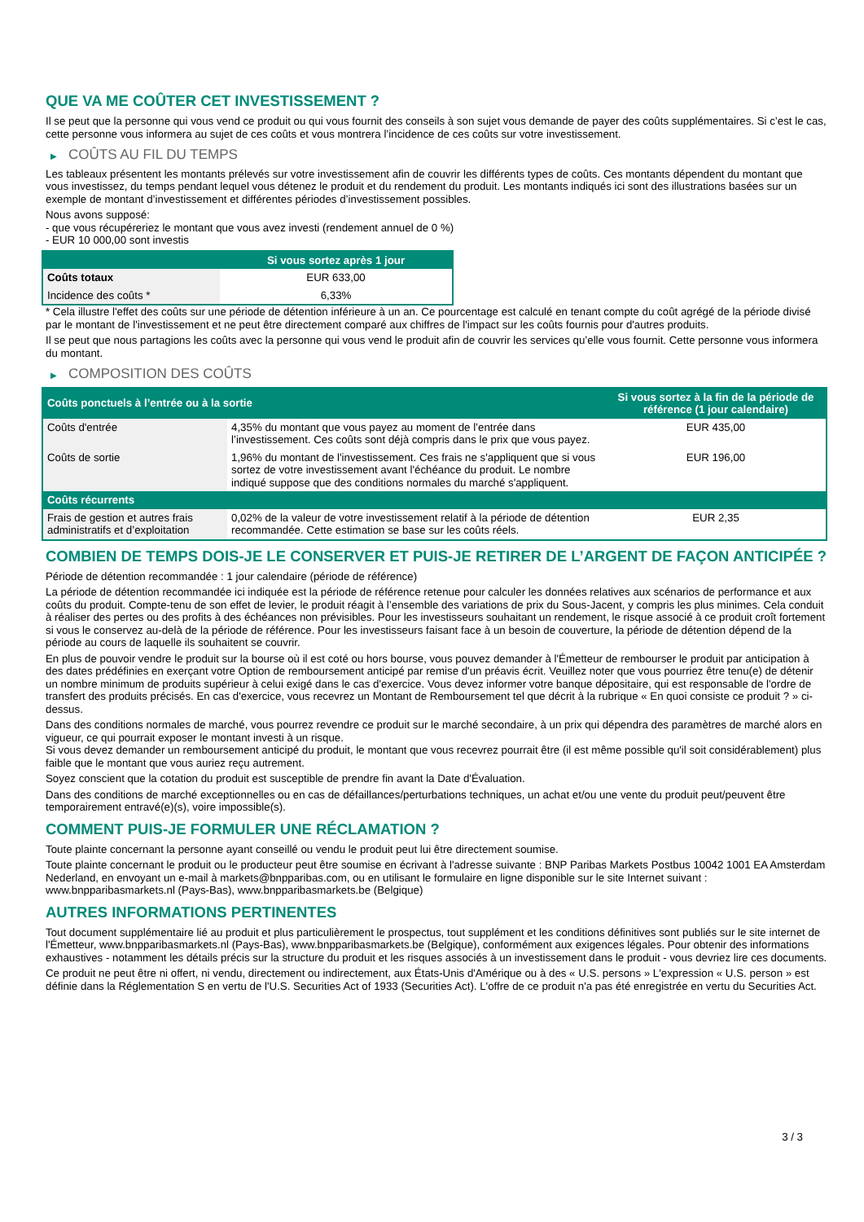QUE VA ME COÛTER CET INVESTISSEMENT ?
Il se peut que la personne qui vous vend ce produit ou qui vous fournit des conseils à son sujet vous demande de payer des coûts supplémentaires. Si c’est le cas, cette personne vous informera au sujet de ces coûts et vous montrera l’incidence de ces coûts sur votre investissement.
▶ COÛTS AU FIL DU TEMPS
Les tableaux présentent les montants prélevés sur votre investissement afin de couvrir les différents types de coûts. Ces montants dépendent du montant que vous investissez, du temps pendant lequel vous détenez le produit et du rendement du produit. Les montants indiqués ici sont des illustrations basées sur un exemple de montant d’investissement et différentes périodes d’investissement possibles.
Nous avons supposé:
- que vous récupéreriez le montant que vous avez investi (rendement annuel de 0 %)
- EUR 10 000,00 sont investis
| | Si vous sortez après 1 jour |
| --- | --- |
| Coûts totaux | EUR 633,00 |
| Incidence des coûts * | 6,33% |
* Cela illustre l'effet des coûts sur une période de détention inférieure à un an. Ce pourcentage est calculé en tenant compte du coût agrégé de la période divisé par le montant de l'investissement et ne peut être directement comparé aux chiffres de l'impact sur les coûts fournis pour d'autres produits.
Il se peut que nous partagions les coûts avec la personne qui vous vend le produit afin de couvrir les services qu’elle vous fournit. Cette personne vous informera du montant.
▶ COMPOSITION DES COÛTS
| Coûts ponctuels à l’entrée ou à la sortie | | Si vous sortez à la fin de la période de référence (1 jour calendaire) |
| --- | --- | --- |
| Coûts d'entrée | 4,35% du montant que vous payez au moment de l’entrée dans l’investissement. Ces coûts sont déjà compris dans le prix que vous payez. | EUR 435,00 |
| Coûts de sortie | 1,96% du montant de l'investissement. Ces frais ne s'appliquent que si vous sortez de votre investissement avant l'échéance du produit. Le nombre indiqué suppose que des conditions normales du marché s'appliquent. | EUR 196,00 |
| Coûts récurrents | | |
| Frais de gestion et autres frais administratifs et d’exploitation | 0,02% de la valeur de votre investissement relatif à la période de détention recommandée. Cette estimation se base sur les coûts réels. | EUR 2,35 |
COMBIEN DE TEMPS DOIS-JE LE CONSERVER ET PUIS-JE RETIRER DE L’ARGENT DE FAÇON ANTICIPÉE ?
Période de détention recommandée : 1 jour calendaire (période de référence)
La période de détention recommandée ici indiquée est la période de référence retenue pour calculer les données relatives aux scénarios de performance et aux coûts du produit. Compte-tenu de son effet de levier, le produit réagit à l’ensemble des variations de prix du Sous-Jacent, y compris les plus minimes. Cela conduit à réaliser des pertes ou des profits à des échéances non prévisibles. Pour les investisseurs souhaitant un rendement, le risque associé à ce produit croît fortement si vous le conservez au-delà de la période de référence. Pour les investisseurs faisant face à un besoin de couverture, la période de détention dépend de la période au cours de laquelle ils souhaitent se couvrir.
En plus de pouvoir vendre le produit sur la bourse où il est coté ou hors bourse, vous pouvez demander à l'Émetteur de rembourser le produit par anticipation à des dates prédéfinies en exerçant votre Option de remboursement anticipé par remise d'un préavis écrit. Veuillez noter que vous pourriez être tenu(e) de détenir un nombre minimum de produits supérieur à celui exigé dans le cas d'exercice. Vous devez informer votre banque dépositaire, qui est responsable de l'ordre de transfert des produits précisés. En cas d'exercice, vous recevrez un Montant de Remboursement tel que décrit à la rubrique « En quoi consiste ce produit ? » ci-dessus.
Dans des conditions normales de marché, vous pourrez revendre ce produit sur le marché secondaire, à un prix qui dépendra des paramètres de marché alors en vigueur, ce qui pourrait exposer le montant investi à un risque.
Si vous devez demander un remboursement anticipé du produit, le montant que vous recevrez pourrait être (il est même possible qu'il soit considérablement) plus faible que le montant que vous auriez reçu autrement.
Soyez conscient que la cotation du produit est susceptible de prendre fin avant la Date d'Évaluation.
Dans des conditions de marché exceptionnelles ou en cas de défaillances/perturbations techniques, un achat et/ou une vente du produit peut/peuvent être temporairement entravé(e)(s), voire impossible(s).
COMMENT PUIS-JE FORMULER UNE RÉCLAMATION ?
Toute plainte concernant la personne ayant conseillé ou vendu le produit peut lui être directement soumise.
Toute plainte concernant le produit ou le producteur peut être soumise en écrivant à l'adresse suivante : BNP Paribas Markets Postbus 10042 1001 EA Amsterdam Nederland, en envoyant un e-mail à markets@bnpparibas.com, ou en utilisant le formulaire en ligne disponible sur le site Internet suivant : www.bnpparibasmarkets.nl (Pays-Bas), www.bnpparibasmarkets.be (Belgique)
AUTRES INFORMATIONS PERTINENTES
Tout document supplémentaire lié au produit et plus particulièrement le prospectus, tout supplément et les conditions définitives sont publiés sur le site internet de l'Émetteur, www.bnpparibasmarkets.nl (Pays-Bas), www.bnpparibasmarkets.be (Belgique), conformément aux exigences légales. Pour obtenir des informations exhaustives - notamment les détails précis sur la structure du produit et les risques associés à un investissement dans le produit - vous devriez lire ces documents.
Ce produit ne peut être ni offert, ni vendu, directement ou indirectement, aux États-Unis d'Amérique ou à des « U.S. persons » L'expression « U.S. person » est définie dans la Réglementation S en vertu de l'U.S. Securities Act of 1933 (Securities Act). L'offre de ce produit n'a pas été enregistrée en vertu du Securities Act.
3 / 3